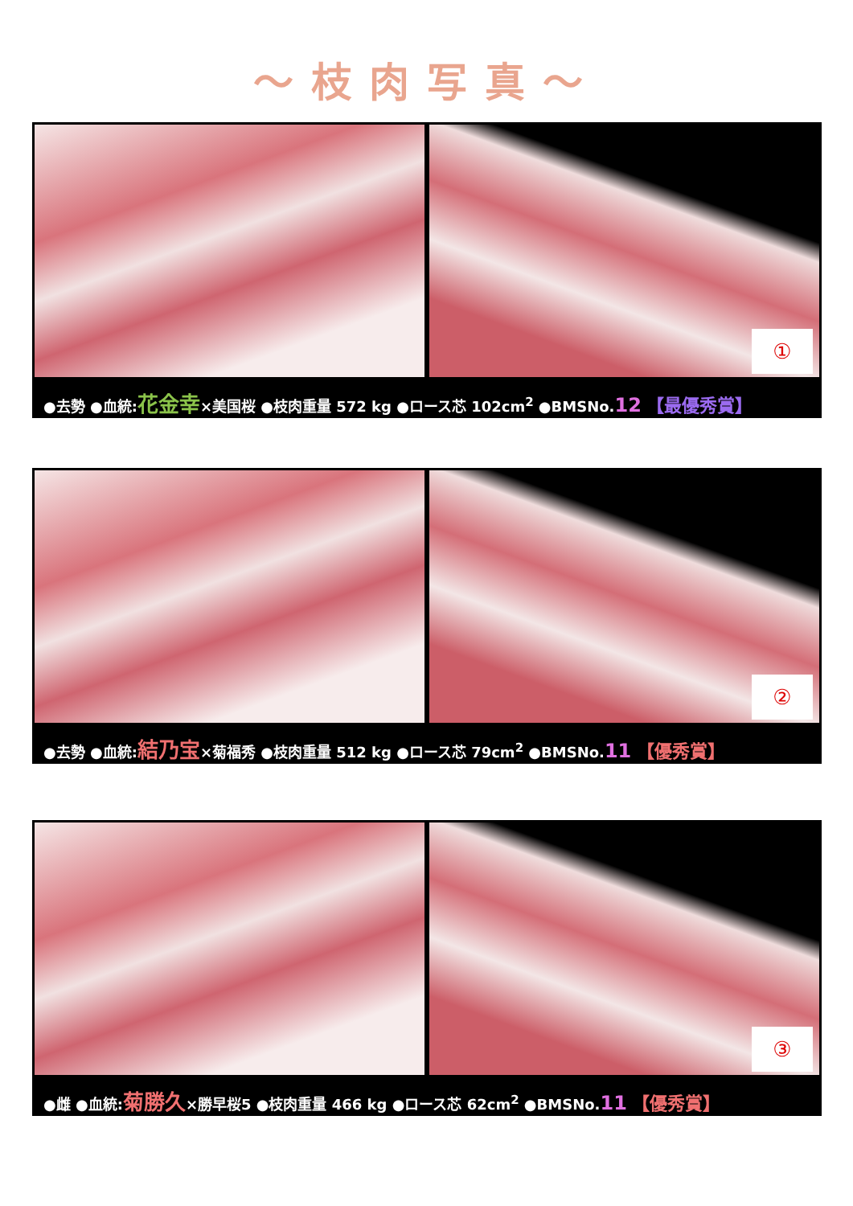～枝肉写真～
①
●去勢 ●血統:花金幸×美国桜 ●枝肉重量 572 kg ●ロース芯 102cm<sup>2</sup> ●BMSNo.12 【最優秀賞】
②
●去勢 ●血統:結乃宝×菊福秀 ●枝肉重量 512 kg ●ロース芯 79cm<sup>2</sup> ●BMSNo.11 【優秀賞】
③
●雌 ●血統:菊勝久×勝早桜5 ●枝肉重量 466 kg ●ロース芯 62cm<sup>2</sup> ●BMSNo.11 【優秀賞】